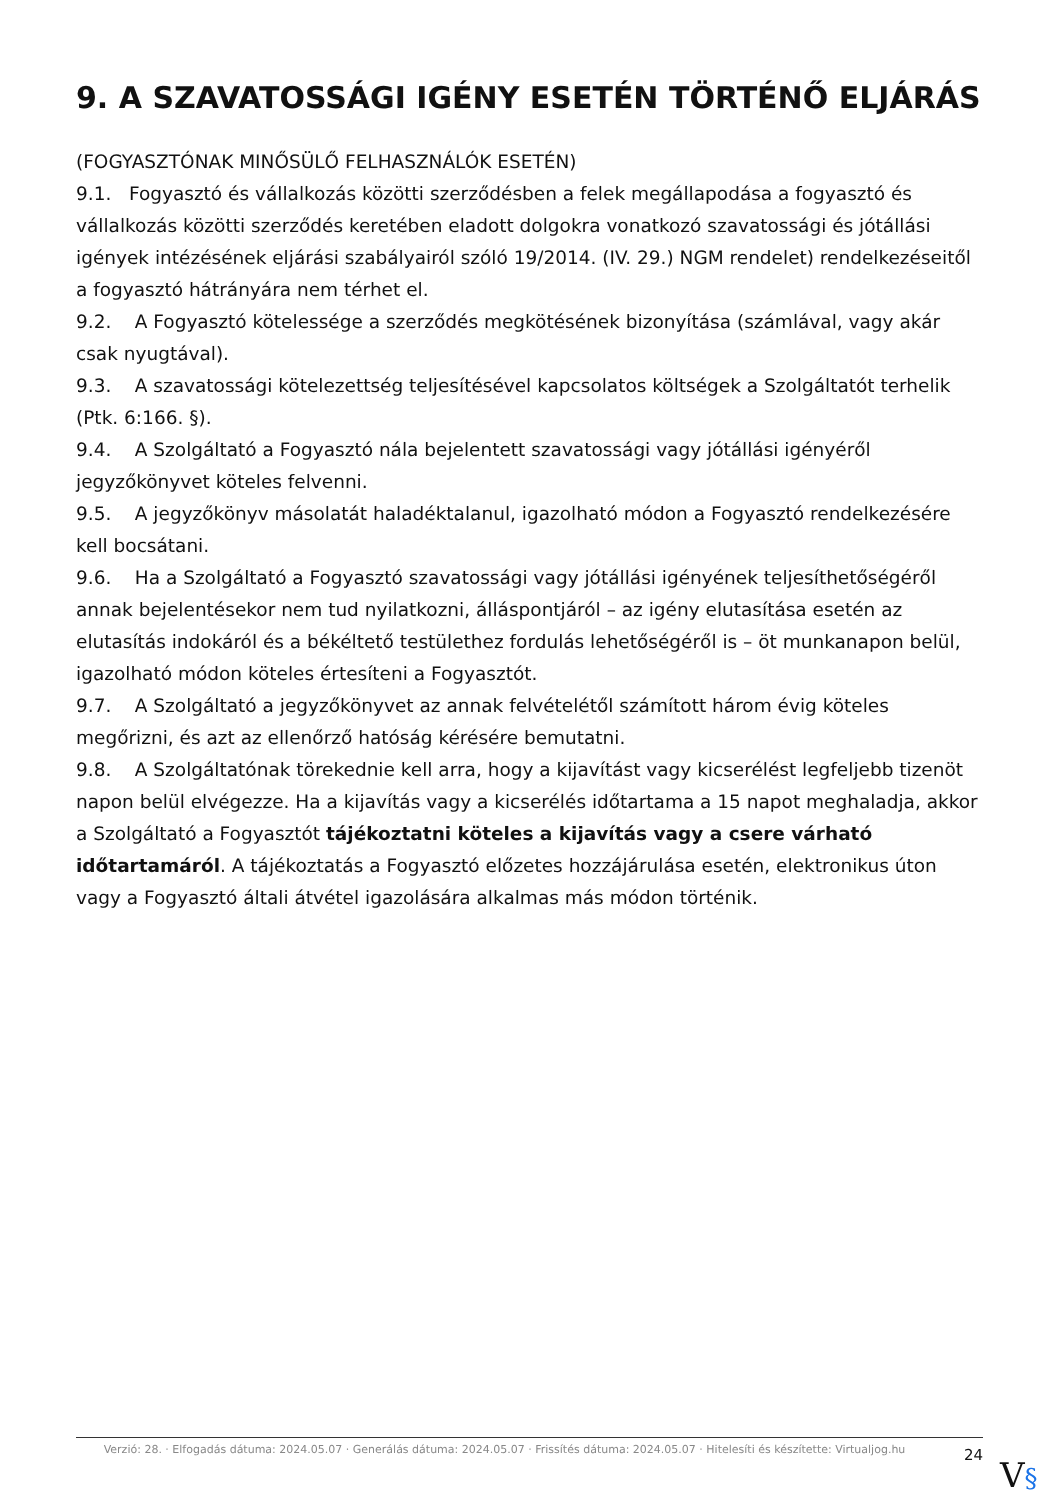9. A SZAVATOSSÁGI IGÉNY ESETÉN TÖRTÉNŐ ELJÁRÁS
(FOGYASZTÓNAK MINŐSÜLŐ FELHASZNÁLÓK ESETÉN)
9.1. Fogyasztó és vállalkozás közötti szerződésben a felek megállapodása a fogyasztó és vállalkozás közötti szerződés keretében eladott dolgokra vonatkozó szavatossági és jótállási igények intézésének eljárási szabályairól szóló 19/2014. (IV. 29.) NGM rendelet) rendelkezéseitől a fogyasztó hátrányára nem térhet el.
9.2. A Fogyasztó kötelessége a szerződés megkötésének bizonyítása (számlával, vagy akár csak nyugtával).
9.3. A szavatossági kötelezettség teljesítésével kapcsolatos költségek a Szolgáltatót terhelik (Ptk. 6:166. §).
9.4. A Szolgáltató a Fogyasztó nála bejelentett szavatossági vagy jótállási igényéről jegyzőkönyvet köteles felvenni.
9.5. A jegyzőkönyv másolatát haladéktalanul, igazolható módon a Fogyasztó rendelkezésére kell bocsátani.
9.6. Ha a Szolgáltató a Fogyasztó szavatossági vagy jótállási igényének teljesíthetőségéről annak bejelentésekor nem tud nyilatkozni, álláspontjáról – az igény elutasítása esetén az elutasítás indokáról és a békéltető testülethez fordulás lehetőségéről is – öt munkanapon belül, igazolható módon köteles értesíteni a Fogyasztót.
9.7. A Szolgáltató a jegyzőkönyvet az annak felvételétől számított három évig köteles megőrizni, és azt az ellenőrző hatóság kérésére bemutatni.
9.8. A Szolgáltatónak törekednie kell arra, hogy a kijavítást vagy kicserélést legfeljebb tizenöt napon belül elvégezze. Ha a kijavítás vagy a kicserélés időtartama a 15 napot meghaladja, akkor a Szolgáltató a Fogyasztót tájékoztatni köteles a kijavítás vagy a csere várható időtartamáról. A tájékoztatás a Fogyasztó előzetes hozzájárulása esetén, elektronikus úton vagy a Fogyasztó általi átvétel igazolására alkalmas más módon történik.
Verzió: 28. · Elfogadás dátuma: 2024.05.07 · Generálás dátuma: 2024.05.07 · Frissítés dátuma: 2024.05.07 · Hitelesíti és készítette: Virtualjog.hu
24
V§